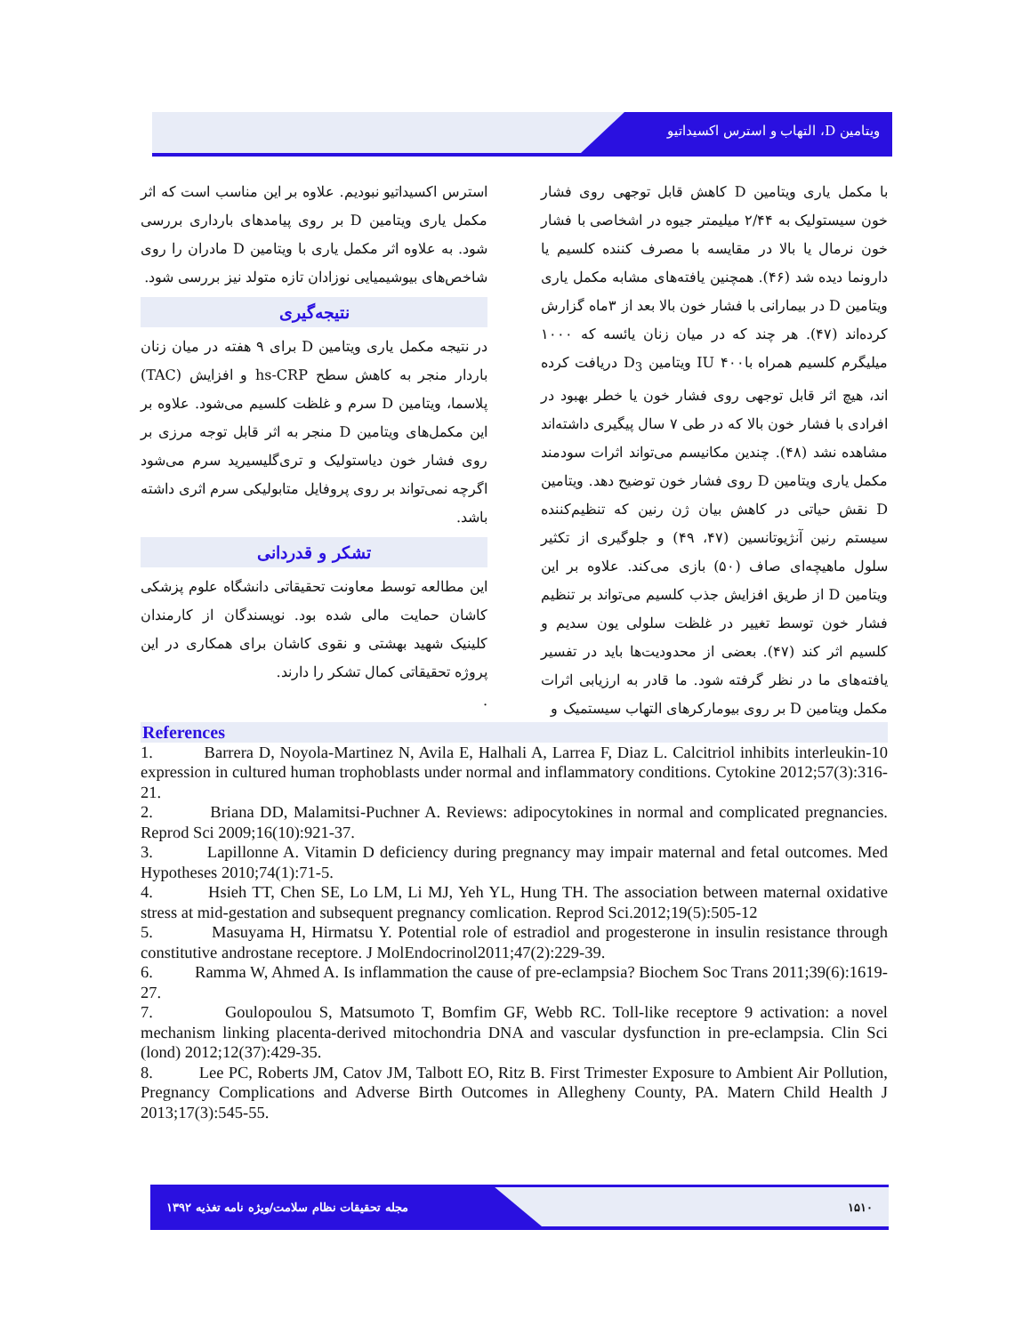ویتامین D، التهاب و استرس اکسیداتیو
با مکمل یاری ویتامین D کاهش قابل توجهی روی فشار خون سیستولیک به ۲/۴۴ میلیمتر جیوه در اشخاصی با فشار خون نرمال یا بالا در مقایسه با مصرف کننده کلسیم یا دارونما دیده شد (۴۶). همچنین یافته‌های مشابه مکمل یاری ویتامین D در بیمارانی با فشار خون بالا بعد از ۳ماه گزارش کرده‌اند (۴۷). هر چند که در میان زنان یائسه که ۱۰۰۰ میلیگرم کلسیم همراه با۴۰۰ IU ویتامین D<sub>3</sub> دریافت کرده اند، هیچ اثر قابل توجهی روی فشار خون یا خطر بهبود در افرادی با فشار خون بالا که در طی ۷ سال پیگیری داشته‌اند مشاهده نشد (۴۸). چندین مکانیسم می‌تواند اثرات سودمند مکمل یاری ویتامین D روی فشار خون توضیح دهد. ویتامین D نقش حیاتی در کاهش بیان ژن رنین که تنظیم‌کننده سیستم رنین آنژیوتانسین (۴۷، ۴۹) و جلوگیری از تکثیر سلول ماهیچه‌ای صاف (۵۰) بازی می‌کند. علاوه بر این ویتامین D از طریق افزایش جذب کلسیم می‌تواند بر تنظیم فشار خون توسط تغییر در غلظت سلولی یون سدیم و کلسیم اثر کند (۴۷). بعضی از محدودیت‌ها باید در تفسیر یافته‌های ما در نظر گرفته شود. ما قادر به ارزیابی اثرات مکمل ویتامین D بر روی بیومارکرهای التهاب سیستمیک و
استرس اکسیداتیو نبودیم. علاوه بر این مناسب است که اثر مکمل یاری ویتامین D بر روی پیامدهای بارداری بررسی شود. به علاوه اثر مکمل یاری با ویتامین D مادران را روی شاخص‌های بیوشیمیایی نوزادان تازه متولد نیز بررسی شود.
نتیجه‌گیری
در نتیجه مکمل یاری ویتامین D برای ۹ هفته در میان زنان باردار منجر به کاهش سطح hs-CRP و افزایش (TAC) پلاسما، ویتامین D سرم و غلظت کلسیم می‌شود. علاوه بر این مکمل‌های ویتامین D منجر به اثر قابل توجه مرزی بر روی فشار خون دیاستولیک و تری‌گلیسیرید سرم می‌شود اگرچه نمی‌تواند بر روی پروفایل متابولیکی سرم اثری داشته باشد.
تشکر و قدردانی
این مطالعه توسط معاونت تحقیقاتی دانشگاه علوم پزشکی کاشان حمایت مالی شده بود. نویسندگان از کارمندان کلینیک شهید بهشتی و نقوی کاشان برای همکاری در این پروژه تحقیقاتی کمال تشکر را دارند.
.
References
1. Barrera D, Noyola-Martinez N, Avila E, Halhali A, Larrea F, Diaz L. Calcitriol inhibits interleukin-10 expression in cultured human trophoblasts under normal and inflammatory conditions. Cytokine 2012;57(3):316-21.
2. Briana DD, Malamitsi-Puchner A. Reviews: adipocytokines in normal and complicated pregnancies. Reprod Sci 2009;16(10):921-37.
3. Lapillonne A. Vitamin D deficiency during pregnancy may impair maternal and fetal outcomes. Med Hypotheses 2010;74(1):71-5.
4. Hsieh TT, Chen SE, Lo LM, Li MJ, Yeh YL, Hung TH. The association between maternal oxidative stress at mid-gestation and subsequent pregnancy comlication. Reprod Sci.2012;19(5):505-12
5. Masuyama H, Hirmatsu Y. Potential role of estradiol and progesterone in insulin resistance through constitutive androstane receptore. J MolEndocrinol2011;47(2):229-39.
6. Ramma W, Ahmed A. Is inflammation the cause of pre-eclampsia? Biochem Soc Trans 2011;39(6):1619-27.
7. Goulopoulou S, Matsumoto T, Bomfim GF, Webb RC. Toll-like receptore 9 activation: a novel mechanism linking placenta-derived mitochondria DNA and vascular dysfunction in pre-eclampsia. Clin Sci (lond) 2012;12(37):429-35.
8. Lee PC, Roberts JM, Catov JM, Talbott EO, Ritz B. First Trimester Exposure to Ambient Air Pollution, Pregnancy Complications and Adverse Birth Outcomes in Allegheny County, PA. Matern Child Health J 2013;17(3):545-55.
مجله تحقیقات نظام سلامت/ویژه نامه تغذیه ۱۳۹۲ ۱۵۱۰